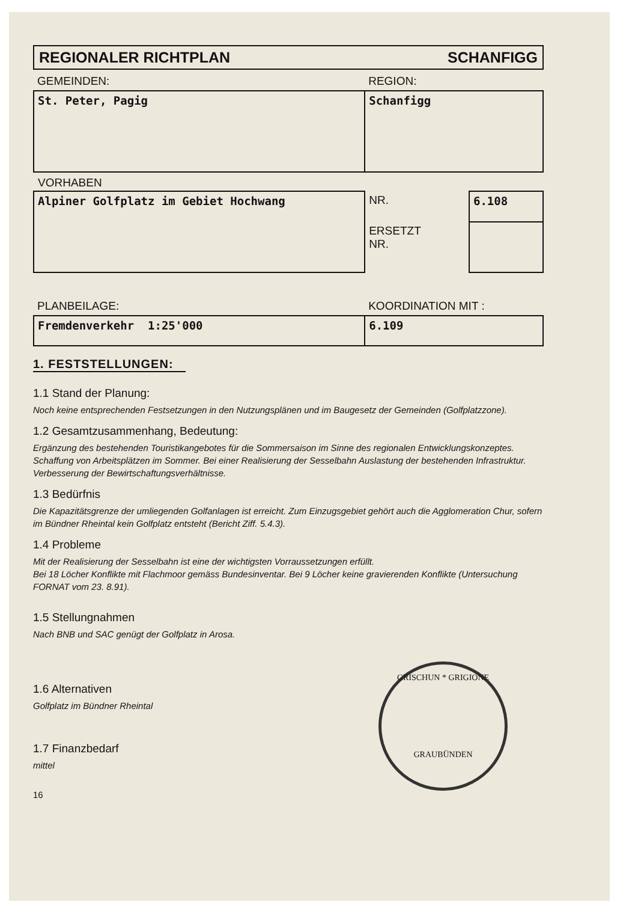REGIONALER RICHTPLAN SCHANFIGG
| GEMEINDEN: | REGION: |
| St. Peter, Pagig | Schanfigg |
VORHABEN
| Alpiner Golfplatz im Gebiet Hochwang | NR. | 6.108 |
| | ERSETZT NR. | |
| PLANBEILAGE: | KOORDINATION MIT : |
| Fremdenverkehr 1:25'000 | 6.109 |
1. FESTSTELLUNGEN:
1.1 Stand der Planung:
Noch keine entsprechenden Festsetzungen in den Nutzungsplänen und im Baugesetz der Gemeinden (Golfplatzzone).
1.2 Gesamtzusammenhang, Bedeutung:
Ergänzung des bestehenden Touristikangebotes für die Sommersaison im Sinne des regionalen Entwicklungskonzeptes. Schaffung von Arbeitsplätzen im Sommer. Bei einer Realisierung der Sesselbahn Auslastung der bestehenden Infrastruktur. Verbesserung der Bewirtschaftungsverhältnisse.
1.3 Bedürfnis
Die Kapazitätsgrenze der umliegenden Golfanlagen ist erreicht. Zum Einzugsgebiet gehört auch die Agglomeration Chur, sofern im Bündner Rheintal kein Golfplatz entsteht (Bericht Ziff. 5.4.3).
1.4 Probleme
Mit der Realisierung der Sesselbahn ist eine der wichtigsten Vorraussetzungen erfüllt.
Bei 18 Löcher Konflikte mit Flachmoor gemäss Bundesinventar. Bei 9 Löcher keine gravierenden Konflikte (Untersuchung FORNAT vom 23. 8.91).
1.5 Stellungnahmen
Nach BNB und SAC genügt der Golfplatz in Arosa.
1.6 Alternativen
Golfplatz im Bündner Rheintal
1.7 Finanzbedarf
mittel
16
GRISCHUN * GRIGIONE
GRAUBÜNDEN